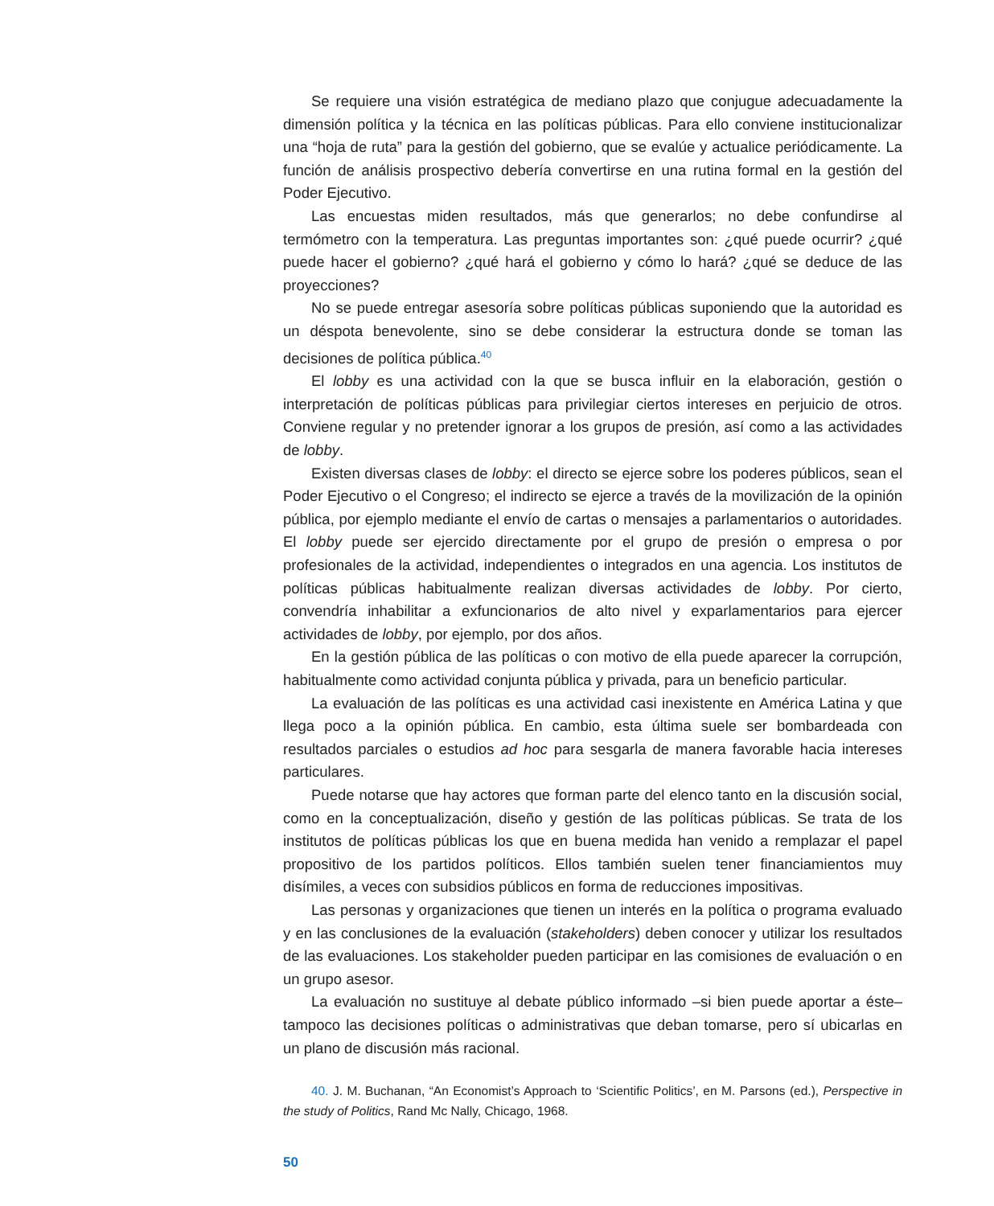Se requiere una visión estratégica de mediano plazo que conjugue adecuadamente la dimensión política y la técnica en las políticas públicas. Para ello conviene institucionalizar una “hoja de ruta” para la gestión del gobierno, que se evalúe y actualice periódicamente. La función de análisis prospectivo debería convertirse en una rutina formal en la gestión del Poder Ejecutivo.
Las encuestas miden resultados, más que generarlos; no debe confundirse al termómetro con la temperatura. Las preguntas importantes son: ¿qué puede ocurrir? ¿qué puede hacer el gobierno? ¿qué hará el gobierno y cómo lo hará? ¿qué se deduce de las proyecciones?
No se puede entregar asesoría sobre políticas públicas suponiendo que la autoridad es un déspota benevolente, sino se debe considerar la estructura donde se toman las decisiones de política pública.<sup>40</sup>
El lobby es una actividad con la que se busca influir en la elaboración, gestión o interpretación de políticas públicas para privilegiar ciertos intereses en perjuicio de otros. Conviene regular y no pretender ignorar a los grupos de presión, así como a las actividades de lobby.
Existen diversas clases de lobby: el directo se ejerce sobre los poderes públicos, sean el Poder Ejecutivo o el Congreso; el indirecto se ejerce a través de la movilización de la opinión pública, por ejemplo mediante el envío de cartas o mensajes a parlamentarios o autoridades. El lobby puede ser ejercido directamente por el grupo de presión o empresa o por profesionales de la actividad, independientes o integrados en una agencia. Los institutos de políticas públicas habitualmente realizan diversas actividades de lobby. Por cierto, convendría inhabilitar a exfuncionarios de alto nivel y exparlamentarios para ejercer actividades de lobby, por ejemplo, por dos años.
En la gestión pública de las políticas o con motivo de ella puede aparecer la corrupción, habitualmente como actividad conjunta pública y privada, para un beneficio particular.
La evaluación de las políticas es una actividad casi inexistente en América Latina y que llega poco a la opinión pública. En cambio, esta última suele ser bombardeada con resultados parciales o estudios ad hoc para sesgarla de manera favorable hacia intereses particulares.
Puede notarse que hay actores que forman parte del elenco tanto en la discusión social, como en la conceptualización, diseño y gestión de las políticas públicas. Se trata de los institutos de políticas públicas los que en buena medida han venido a remplazar el papel propositivo de los partidos políticos. Ellos también suelen tener financiamientos muy disímiles, a veces con subsidios públicos en forma de reducciones impositivas.
Las personas y organizaciones que tienen un interés en la política o programa evaluado y en las conclusiones de la evaluación (stakeholders) deben conocer y utilizar los resultados de las evaluaciones. Los stakeholder pueden participar en las comisiones de evaluación o en un grupo asesor.
La evaluación no sustituye al debate público informado –si bien puede aportar a éste– tampoco las decisiones políticas o administrativas que deban tomarse, pero sí ubicarlas en un plano de discusión más racional.
40. J. M. Buchanan, “An Economist’s Approach to ‘Scientific Politics’, en M. Parsons (ed.), Perspective in the study of Politics, Rand Mc Nally, Chicago, 1968.
50